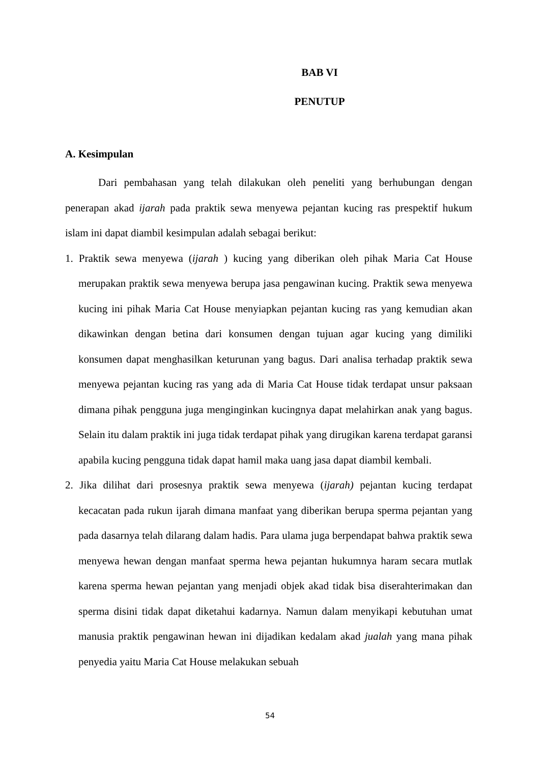BAB VI
PENUTUP
A. Kesimpulan
Dari pembahasan yang telah dilakukan oleh peneliti yang berhubungan dengan penerapan akad ijarah pada praktik sewa menyewa pejantan kucing ras prespektif hukum islam ini dapat diambil kesimpulan adalah sebagai berikut:
1. Praktik sewa menyewa (ijarah ) kucing yang diberikan oleh pihak Maria Cat House merupakan praktik sewa menyewa berupa jasa pengawinan kucing. Praktik sewa menyewa kucing ini pihak Maria Cat House menyiapkan pejantan kucing ras yang kemudian akan dikawinkan dengan betina dari konsumen dengan tujuan agar kucing yang dimiliki konsumen dapat menghasilkan keturunan yang bagus. Dari analisa terhadap praktik sewa menyewa pejantan kucing ras yang ada di Maria Cat House tidak terdapat unsur paksaan dimana pihak pengguna juga menginginkan kucingnya dapat melahirkan anak yang bagus. Selain itu dalam praktik ini juga tidak terdapat pihak yang dirugikan karena terdapat garansi apabila kucing pengguna tidak dapat hamil maka uang jasa dapat diambil kembali.
2. Jika dilihat dari prosesnya praktik sewa menyewa (ijarah) pejantan kucing terdapat kecacatan pada rukun ijarah dimana manfaat yang diberikan berupa sperma pejantan yang pada dasarnya telah dilarang dalam hadis. Para ulama juga berpendapat bahwa praktik sewa menyewa hewan dengan manfaat sperma hewa pejantan hukumnya haram secara mutlak karena sperma hewan pejantan yang menjadi objek akad tidak bisa diserahterimakan dan sperma disini tidak dapat diketahui kadarnya. Namun dalam menyikapi kebutuhan umat manusia praktik pengawinan hewan ini dijadikan kedalam akad jualah yang mana pihak penyedia yaitu Maria Cat House melakukan sebuah
54